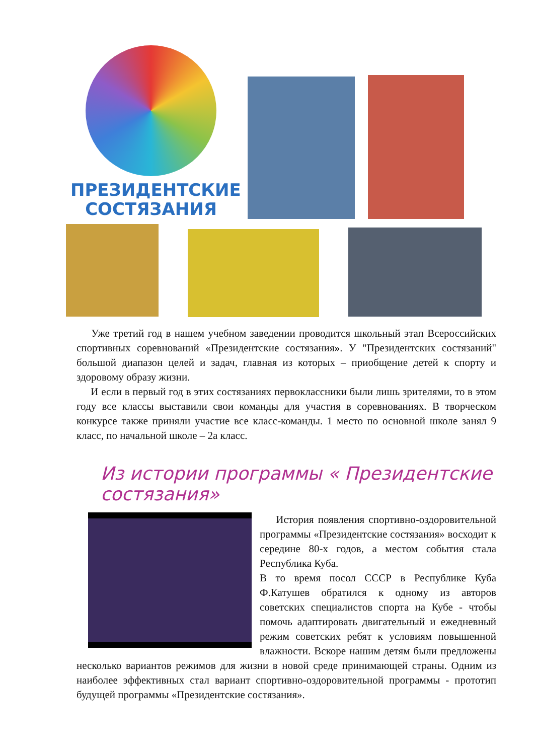ПРЕЗИДЕНТСКИЕ
СОСТЯЗАНИЯ
Уже третий год в нашем учебном заведении проводится школьный этап Всероссийских спортивных соревнований «Президентские состязания». У "Президентских состязаний" большой диапазон целей и задач, главная из которых – приобщение детей к спорту и здоровому образу жизни.
И если в первый год в этих состязаниях первоклассники были лишь зрителями, то в этом году все классы выставили свои команды для участия в соревнованиях. В творческом конкурсе также приняли участие все класс-команды. 1 место по основной школе занял 9 класс, по начальной школе – 2а класс.
Из истории программы « Президентские состязания»
История появления спортивно-оздоровительной программы «Президентские состязания» восходит к середине 80-х годов, а местом события стала Республика Куба.
В то время посол СССР в Республике Куба Ф.Катушев обратился к одному из авторов советских специалистов спорта на Кубе - чтобы помочь адаптировать двигательный и ежедневный режим советских ребят к условиям повышенной влажности. Вскоре нашим детям были предложены несколько вариантов режимов для жизни в новой среде принимающей страны. Одним из наиболее эффективных стал вариант спортивно-оздоровительной программы - прототип будущей программы «Президентские состязания».